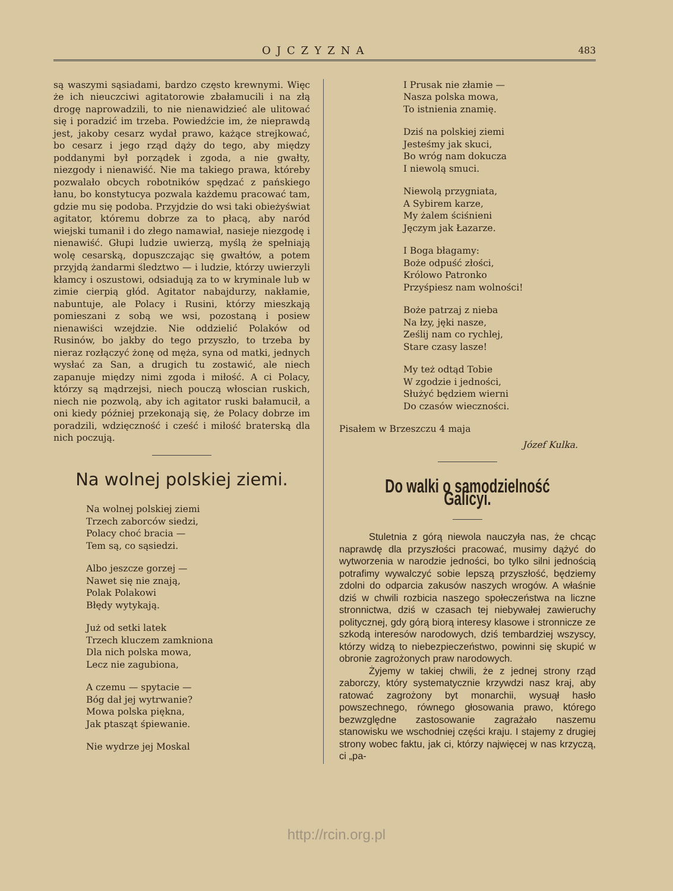OJCZYZNA 483
są waszymi sąsiadami, bardzo często krewnymi. Więc że ich nieuczciwi agitatorowie zbałamucili i na złą drogę naprowadzili, to nie nienawidzieć ale ulitować się i poradzić im trzeba. Powiedźcie im, że nieprawdą jest, jakoby cesarz wydał prawo, każące strejkować, bo cesarz i jego rząd dąży do tego, aby między poddanymi był porządek i zgoda, a nie gwałty, niezgody i nienawiść. Nie ma takiego prawa, któreby pozwalało obcych robotników spędzać z pańskiego łanu, bo konstytucya pozwala każdemu pracować tam, gdzie mu się podoba. Przyjdzie do wsi taki obieżyświat agitator, któremu dobrze za to płacą, aby naród wiejski tumanił i do złego namawiał, nasieje niezgodę i nienawiść. Głupi ludzie uwierzą, myślą że spełniają wolę cesarską, dopuszczając się gwałtów, a potem przyjdą żandarmi śledztwo — i ludzie, którzy uwierzyli kłamcy i oszustowi, odsiadują za to w kryminale lub w zimie cierpią głód. Agitator nabajdurzy, nakłamie, nabuntuje, ale Polacy i Rusini, którzy mieszkają pomieszani z sobą we wsi, pozostaną i posiew nienawiści wzejdzie. Nie oddzielić Polaków od Rusinów, bo jakby do tego przyszło, to trzeba by nieraz rozłączyć żonę od męża, syna od matki, jednych wysłać za San, a drugich tu zostawić, ale niech zapanuje między nimi zgoda i miłość. A ci Polacy, którzy są mądrzejsi, niech pouczą włoscian ruskich, niech nie pozwolą, aby ich agitator ruski bałamucił, a oni kiedy później przekonają się, że Polacy dobrze im poradzili, wdzięczność i cześć i miłość braterską dla nich poczują.
Na wolnej polskiej ziemi.
Na wolnej polskiej ziemi
Trzech zaborców siedzi,
Polacy choć bracia —
Tem są, co sąsiedzi.
Albo jeszcze gorzej —
Nawet się nie znają,
Polak Polakowi
Błędy wytykają.
Już od setki latek
Trzech kluczem zamkniona
Dla nich polska mowa,
Lecz nie zagubiona,
A czemu — spytacie —
Bóg dał jej wytrwanie?
Mowa polska piękna,
Jak ptasząt śpiewanie.
Nie wydrze jej Moskal
I Prusak nie złamie —
Nasza polska mowa,
To istnienia znamię.
Dziś na polskiej ziemi
Jesteśmy jak skuci,
Bo wróg nam dokucza
I niewolą smuci.
Niewolą przygniata,
A Sybirem karze,
My żalem ściśnieni
Jęczym jak Łazarze.
I Boga błagamy:
Boże odpuść złości,
Królowo Patronko
Przyśpiesz nam wolności!
Boże patrzaj z nieba
Na łzy, jęki nasze,
Ześlij nam co rychlej,
Stare czasy lasze!
My też odtąd Tobie
W zgodzie i jedności,
Służyć będziem wierni
Do czasów wieczności.
Pisałem w Brzeszczu 4 maja
Józef Kulka.
Do walki o samodzielność Galicyi.
Stuletnia z górą niewola nauczyła nas, że chcąc naprawdę dla przyszłości pracować, musimy dążyć do wytworzenia w narodzie jedności, bo tylko silni jednością potrafimy wywalczyć sobie lepszą przyszłość, będziemy zdolni do odparcia zakusów naszych wrogów. A właśnie dziś w chwili rozbicia naszego społeczeństwa na liczne stronnictwa, dziś w czasach tej niebywałej zawieruchy politycznej, gdy górą biorą interesy klasowe i stronnicze ze szkodą interesów narodowych, dziś tembardziej wszyscy, którzy widzą to niebezpieczeństwo, powinni się skupić w obronie zagrożonych praw narodowych.
Żyjemy w takiej chwili, że z jednej strony rząd zaborczy, który systematycznie krzywdzi nasz kraj, aby ratować zagrożony byt monarchii, wysuął hasło powszechnego, równego głosowania prawo, którego bezwzględne zastosowanie zagrażało naszemu stanowisku we wschodniej części kraju. I stajemy z drugiej strony wobec faktu, jak ci, którzy najwięcej w nas krzyczą, ci „pa-
http://rcin.org.pl